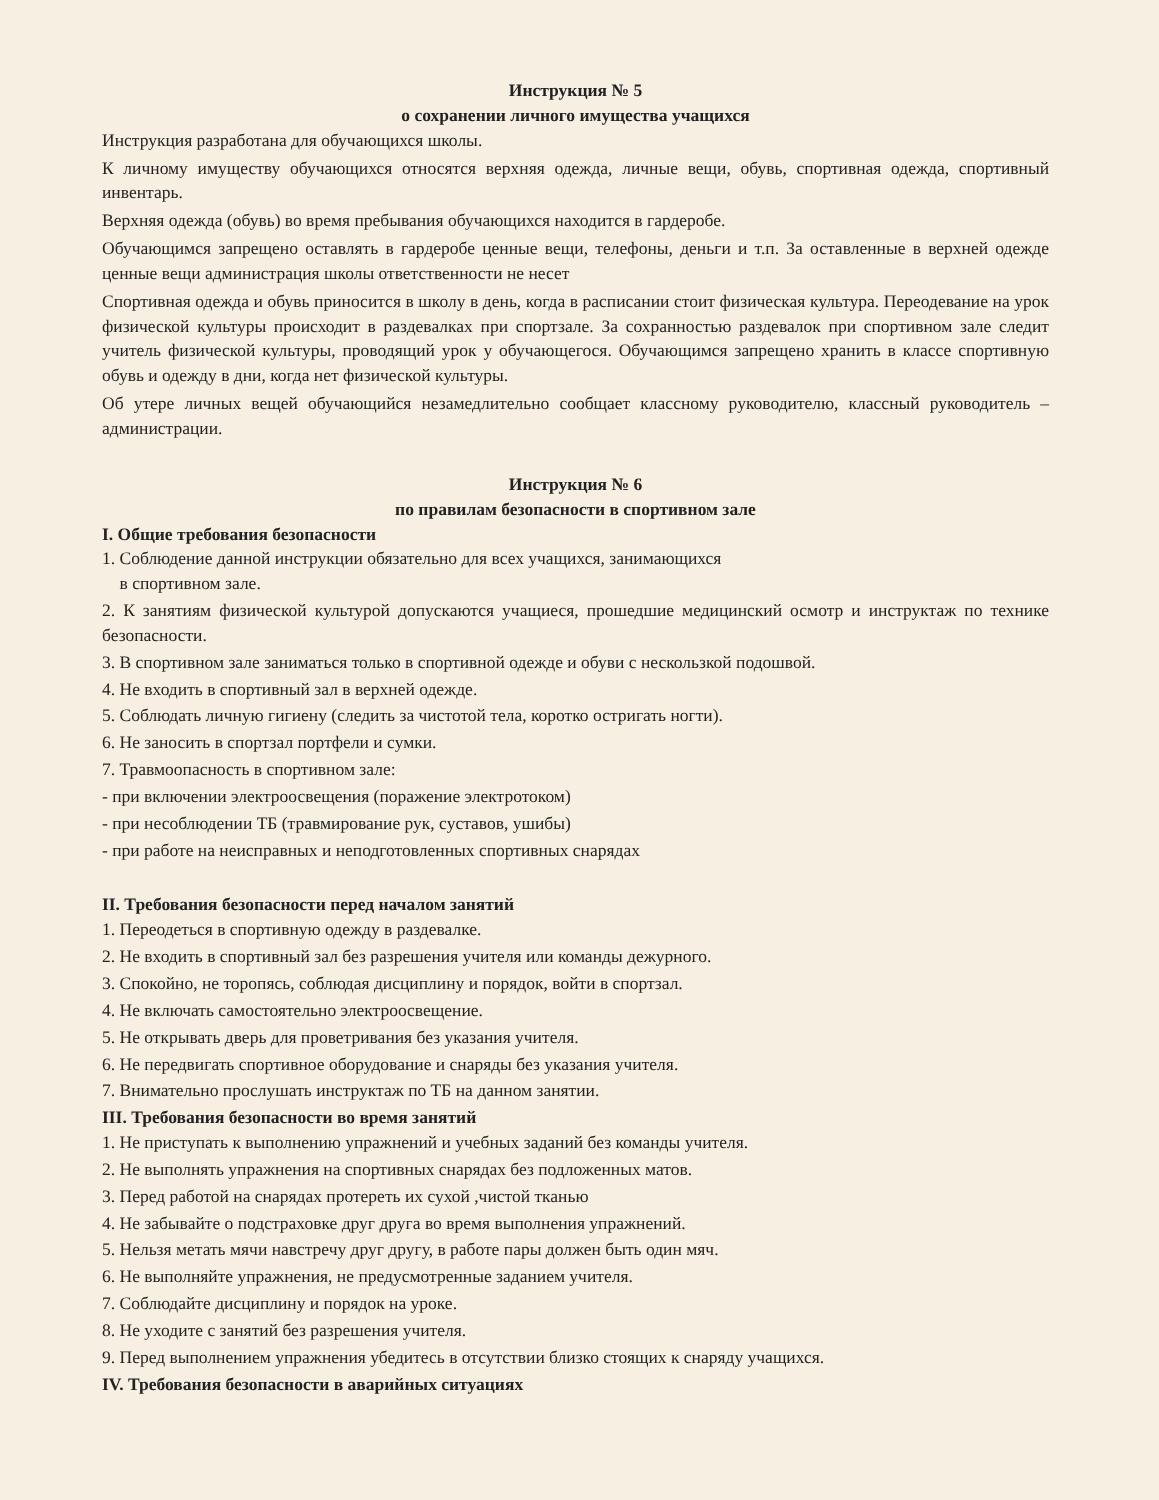Инструкция № 5
о сохранении личного имущества учащихся
Инструкция разработана для обучающихся школы.
К личному имуществу обучающихся относятся верхняя одежда, личные вещи, обувь, спортивная одежда, спортивный инвентарь.
Верхняя одежда (обувь) во время пребывания обучающихся находится в гардеробе.
Обучающимся запрещено оставлять в гардеробе ценные вещи, телефоны, деньги и т.п. За оставленные в верхней одежде ценные вещи администрация школы ответственности не несет
Спортивная одежда и обувь приносится в школу в день, когда в расписании стоит физическая культура. Переодевание на урок физической культуры происходит в раздевалках при спортзале. За сохранностью раздевалок при спортивном зале следит учитель физической культуры, проводящий урок у обучающегося. Обучающимся запрещено хранить в классе спортивную обувь и одежду в дни, когда нет физической культуры.
Об утере личных вещей обучающийся незамедлительно сообщает классному руководителю, классный руководитель – администрации.
Инструкция № 6
по правилам безопасности в спортивном зале
I. Общие требования безопасности
1. Соблюдение данной инструкции обязательно для всех учащихся, занимающихся
в спортивном зале.
2. К занятиям физической культурой допускаются учащиеся, прошедшие медицинский осмотр и инструктаж по технике безопасности.
3. В спортивном зале заниматься только в спортивной одежде и обуви с нескользкой подошвой.
4. Не входить в спортивный зал в верхней одежде.
5. Соблюдать личную гигиену (следить за чистотой тела, коротко остригать ногти).
6. Не заносить в спортзал портфели и сумки.
7. Травмоопасность в спортивном зале:
- при включении электроосвещения (поражение электротоком)
- при несоблюдении ТБ (травмирование рук, суставов, ушибы)
- при работе на неисправных и неподготовленных спортивных снарядах
II. Требования безопасности перед началом занятий
1. Переодеться в спортивную одежду в раздевалке.
2. Не входить в спортивный зал без разрешения учителя или команды дежурного.
3. Спокойно, не торопясь, соблюдая дисциплину и порядок, войти в спортзал.
4. Не включать самостоятельно электроосвещение.
5. Не открывать дверь для проветривания без указания учителя.
6. Не передвигать спортивное оборудование и снаряды без указания учителя.
7. Внимательно прослушать инструктаж по ТБ на данном занятии.
III. Требования безопасности во время занятий
1. Не приступать к выполнению упражнений и учебных заданий без команды учителя.
2. Не выполнять упражнения на спортивных снарядах без подложенных матов.
3. Перед работой на снарядах протереть их сухой ,чистой тканью
4. Не забывайте о подстраховке друг друга во время выполнения упражнений.
5. Нельзя метать мячи навстречу друг другу, в работе пары должен быть один мяч.
6. Не выполняйте упражнения, не предусмотренные заданием учителя.
7. Соблюдайте дисциплину и порядок на уроке.
8. Не уходите с занятий без разрешения учителя.
9. Перед выполнением упражнения убедитесь в отсутствии близко стоящих к снаряду учащихся.
IV. Требования безопасности в аварийных ситуациях